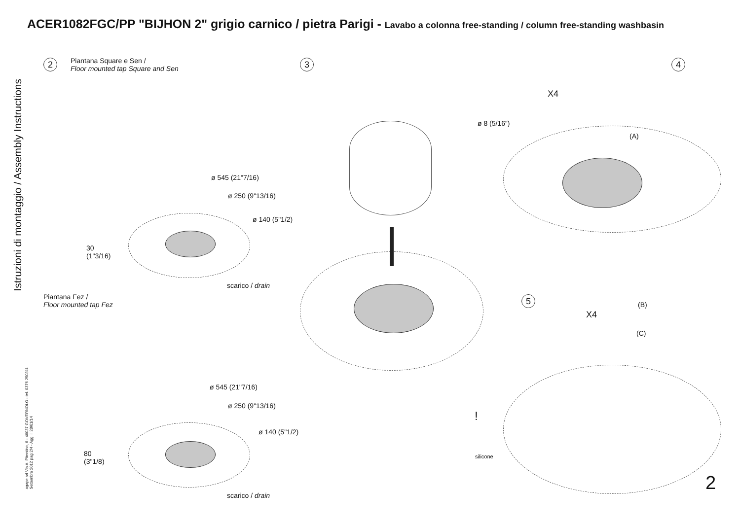ACER1082FGC/PP "BIJHON 2" grigio carnico / pietra Parigi - Lavabo a colonna free-standing / column free-standing washbasin
Istruzioni di montaggio / Assembly Instructions
agape srl Via A. Pitentino, 6 - 46037 GOVERNOLO - tel. 0376 250311
Settembre 2012 pag 2/4 - Agg. il 28/01/14
2
Piantana Square e Sen /
Floor mounted tap Square and Sen
ø 545 (21"7/16)
ø 250 (9"13/16)
ø 140 (5"1/2)
30
(1"3/16)
scarico / drain
Piantana Fez /
Floor mounted tap Fez
ø 545 (21"7/16)
ø 250 (9"13/16)
ø 140 (5"1/2)
80
(3"1/8)
scarico / drain
3 4
X4
ø 8 (5/16”)
(A)
5
X4
(B)
(C)
!
silicone
2